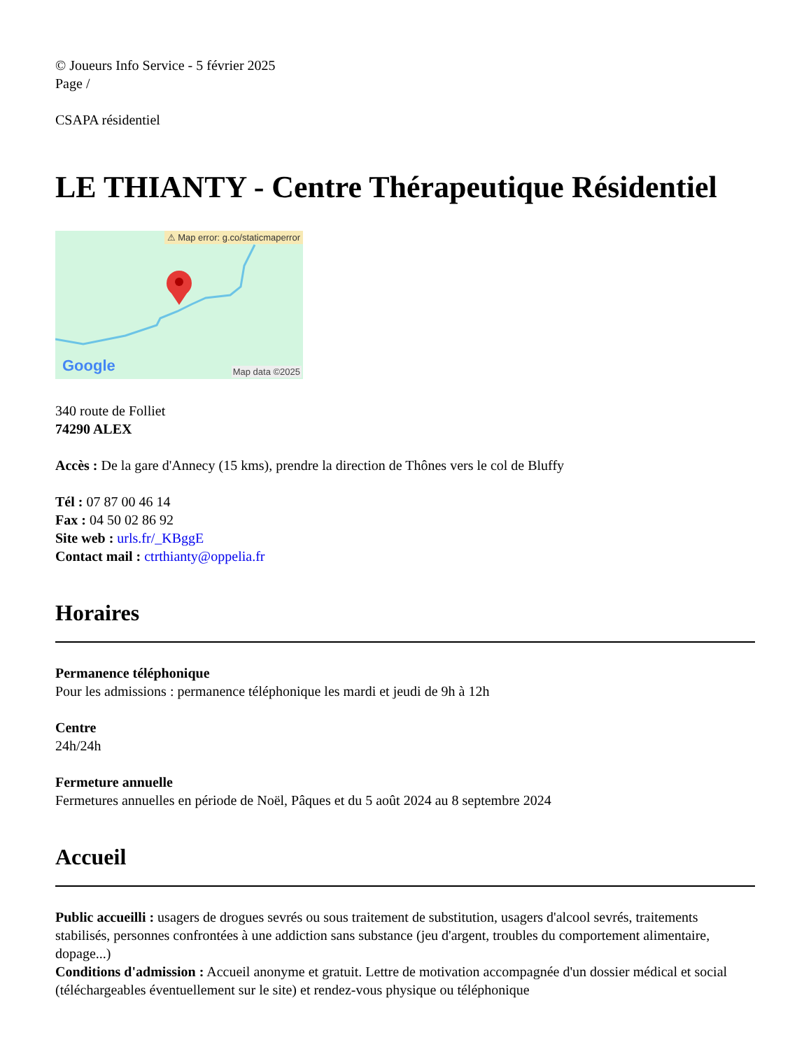© Joueurs Info Service - 5 février 2025
Page /
CSAPA résidentiel
LE THIANTY - Centre Thérapeutique Résidentiel
⚠ Map error: g.co/staticmaperror
Google Map data ©2025
340 route de Folliet
74290 ALEX
Accès : De la gare d'Annecy (15 kms), prendre la direction de Thônes vers le col de Bluffy
Tél : 07 87 00 46 14
Fax : 04 50 02 86 92
Site web : urls.fr/_KBggE
Contact mail : ctrthianty@oppelia.fr
Horaires
Permanence téléphonique
Pour les admissions : permanence téléphonique les mardi et jeudi de 9h à 12h
Centre
24h/24h
Fermeture annuelle
Fermetures annuelles en période de Noël, Pâques et du 5 août 2024 au 8 septembre 2024
Accueil
Public accueilli : usagers de drogues sevrés ou sous traitement de substitution, usagers d'alcool sevrés, traitements stabilisés, personnes confrontées à une addiction sans substance (jeu d'argent, troubles du comportement alimentaire, dopage...)
Conditions d'admission : Accueil anonyme et gratuit. Lettre de motivation accompagnée d'un dossier médical et social (téléchargeables éventuellement sur le site) et rendez-vous physique ou téléphonique